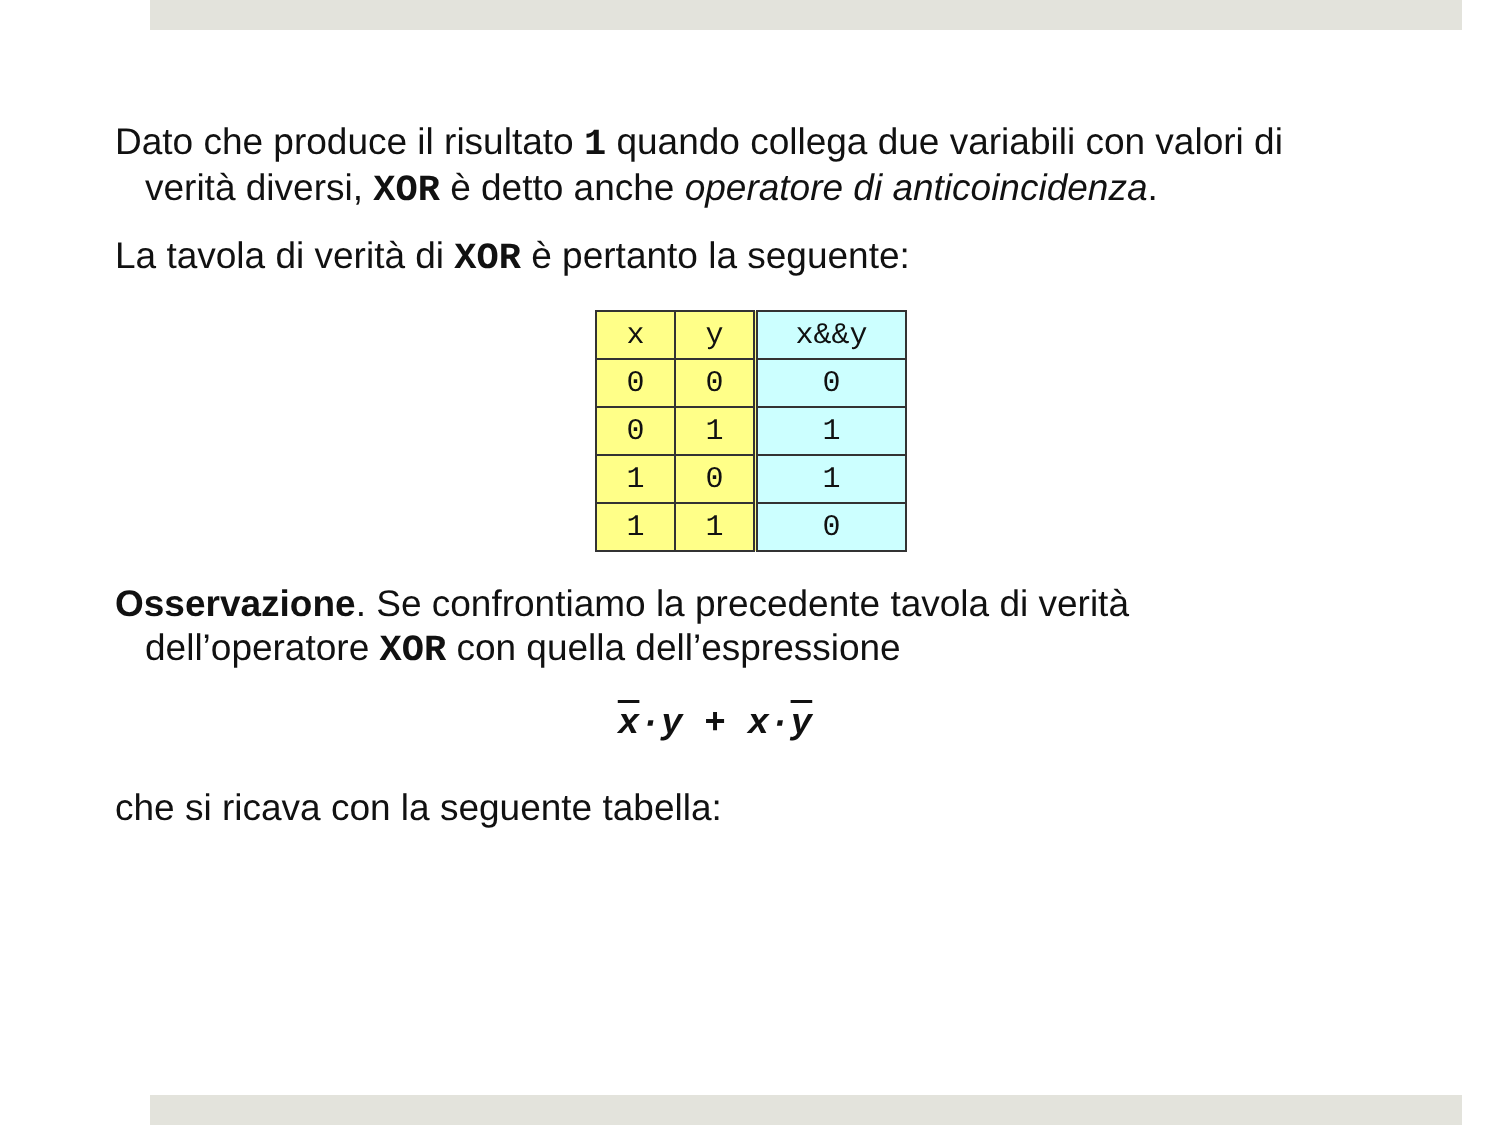Dato che produce il risultato 1 quando collega due variabili con valori di verità diversi, XOR è detto anche operatore di anticoincidenza.
La tavola di verità di XOR è pertanto la seguente:
| x | y | x&&y |
| --- | --- | --- |
| 0 | 0 | 0 |
| 0 | 1 | 1 |
| 1 | 0 | 1 |
| 1 | 1 | 0 |
Osservazione. Se confrontiamo la precedente tavola di verità dell’operatore XOR con quella dell’espressione
x·y + x·y
che si ricava con la seguente tabella: